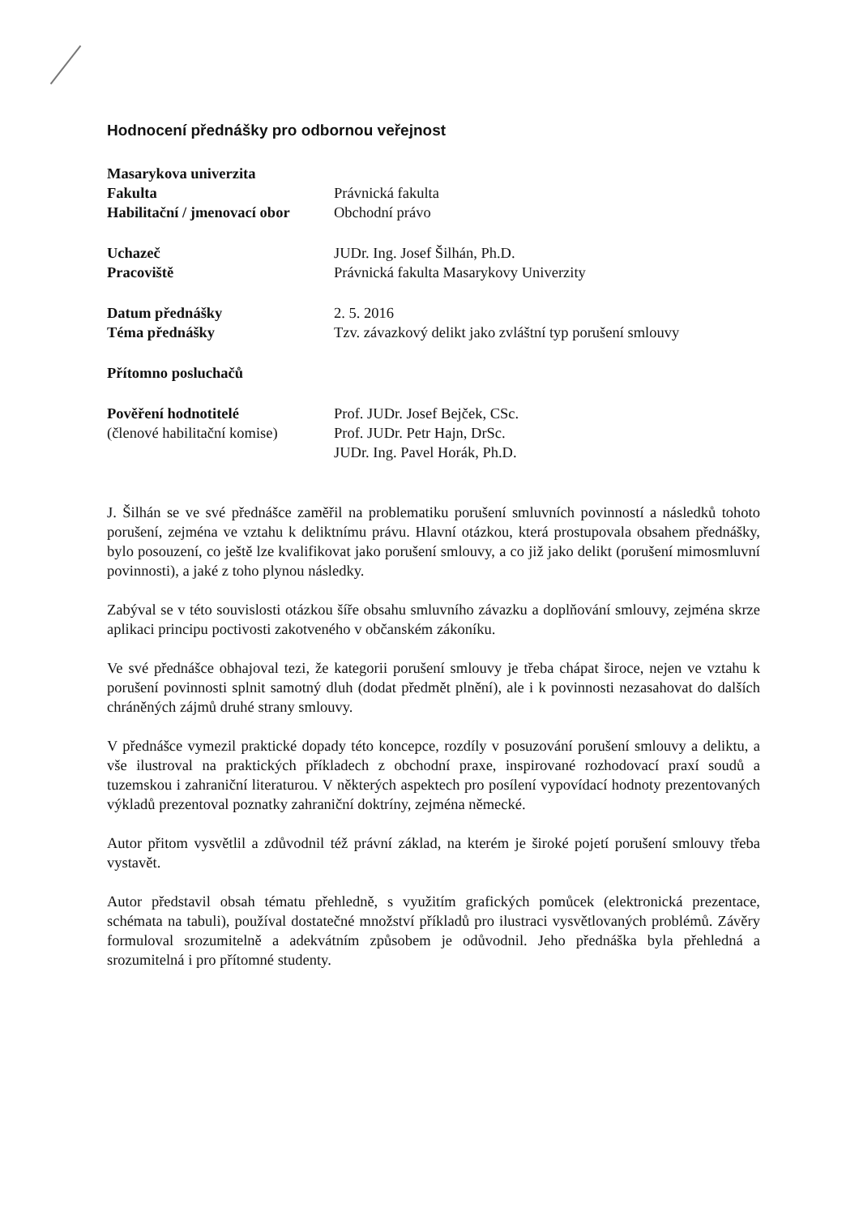Hodnocení přednášky pro odbornou veřejnost
| Masarykova univerzita | |
| Fakulta | Právnická fakulta |
| Habilitační / jmenovací obor | Obchodní právo |
| Uchazeč | JUDr. Ing. Josef Šilhán, Ph.D. |
| Pracoviště | Právnická fakulta Masarykovy Univerzity |
| Datum přednášky | 2. 5. 2016 |
| Téma přednášky | Tzv. závazkový delikt jako zvláštní typ porušení smlouvy |
| Přítomno posluchačů | |
| Pověření hodnotitelé | Prof. JUDr. Josef Bejček, CSc. |
| (členové habilitační komise) | Prof. JUDr. Petr Hajn, DrSc. |
| | JUDr. Ing. Pavel Horák, Ph.D. |
J. Šilhán se ve své přednášce zaměřil na problematiku porušení smluvních povinností a následků tohoto porušení, zejména ve vztahu k deliktnímu právu. Hlavní otázkou, která prostupovala obsahem přednášky, bylo posouzení, co ještě lze kvalifikovat jako porušení smlouvy, a co již jako delikt (porušení mimosmluvní povinnosti), a jaké z toho plynou následky.
Zabýval se v této souvislosti otázkou šíře obsahu smluvního závazku a doplňování smlouvy, zejména skrze aplikaci principu poctivosti zakotveného v občanském zákoníku.
Ve své přednášce obhajoval tezi, že kategorii porušení smlouvy je třeba chápat široce, nejen ve vztahu k porušení povinnosti splnit samotný dluh (dodat předmět plnění), ale i k povinnosti nezasahovat do dalších chráněných zájmů druhé strany smlouvy.
V přednášce vymezil praktické dopady této koncepce, rozdíly v posuzování porušení smlouvy a deliktu, a vše ilustroval na praktických příkladech z obchodní praxe, inspirované rozhodovací praxí soudů a tuzemskou i zahraniční literaturou. V některých aspektech pro posílení vypovídací hodnoty prezentovaných výkladů prezentoval poznatky zahraniční doktríny, zejména německé.
Autor přitom vysvětlil a zdůvodnil též právní základ, na kterém je široké pojetí porušení smlouvy třeba vystavět.
Autor představil obsah tématu přehledně, s využitím grafických pomůcek (elektronická prezentace, schémata na tabuli), používal dostatečné množství příkladů pro ilustraci vysvětlovaných problémů. Závěry formuloval srozumitelně a adekvátním způsobem je odůvodnil. Jeho přednáška byla přehledná a srozumitelná i pro přítomné studenty.